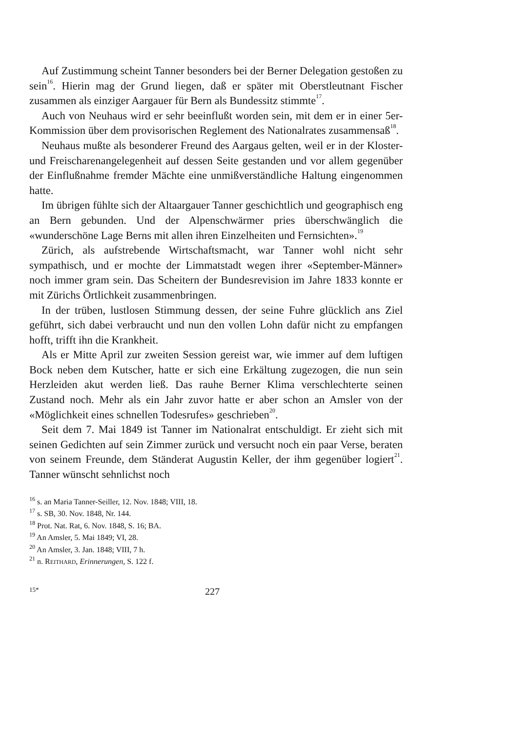Auf Zustimmung scheint Tanner besonders bei der Berner Delegation gestoßen zu sein<sup>16</sup>. Hierin mag der Grund liegen, daß er später mit Oberstleutnant Fischer zusammen als einziger Aargauer für Bern als Bundessitz stimmte<sup>17</sup>.
Auch von Neuhaus wird er sehr beeinflußt worden sein, mit dem er in einer 5er-Kommission über dem provisorischen Reglement des Nationalrates zusammensaß<sup>18</sup>.
Neuhaus mußte als besonderer Freund des Aargaus gelten, weil er in der Kloster- und Freischarenangelegenheit auf dessen Seite gestanden und vor allem gegenüber der Einflußnahme fremder Mächte eine unmißverständliche Haltung eingenommen hatte.
Im übrigen fühlte sich der Altaargauer Tanner geschichtlich und geographisch eng an Bern gebunden. Und der Alpenschwärmer pries überschwänglich die «wunderschöne Lage Berns mit allen ihren Einzelheiten und Fernsichten».<sup>19</sup>
Zürich, als aufstrebende Wirtschaftsmacht, war Tanner wohl nicht sehr sympathisch, und er mochte der Limmatstadt wegen ihrer «September-Männer» noch immer gram sein. Das Scheitern der Bundesrevision im Jahre 1833 konnte er mit Zürichs Örtlichkeit zusammenbringen.
In der trüben, lustlosen Stimmung dessen, der seine Fuhre glücklich ans Ziel geführt, sich dabei verbraucht und nun den vollen Lohn dafür nicht zu empfangen hofft, trifft ihn die Krankheit.
Als er Mitte April zur zweiten Session gereist war, wie immer auf dem luftigen Bock neben dem Kutscher, hatte er sich eine Erkältung zugezogen, die nun sein Herzleiden akut werden ließ. Das rauhe Berner Klima verschlechterte seinen Zustand noch. Mehr als ein Jahr zuvor hatte er aber schon an Amsler von der «Möglichkeit eines schnellen Todesrufes» geschrieben<sup>20</sup>.
Seit dem 7. Mai 1849 ist Tanner im Nationalrat entschuldigt. Er zieht sich mit seinen Gedichten auf sein Zimmer zurück und versucht noch ein paar Verse, beraten von seinem Freunde, dem Ständerat Augustin Keller, der ihm gegenüber logiert<sup>21</sup>. Tanner wünscht sehnlichst noch
<sup>16</sup> s. an Maria Tanner-Seiller, 12. Nov. 1848; VIII, 18.
<sup>17</sup> s. SB, 30. Nov. 1848, Nr. 144.
<sup>18</sup> Prot. Nat. Rat, 6. Nov. 1848, S. 16; BA.
<sup>19</sup> An Amsler, 5. Mai 1849; VI, 28.
<sup>20</sup> An Amsler, 3. Jan. 1848; VIII, 7 h.
<sup>21</sup> n. REITHARD, Erinnerungen, S. 122 f.
15* 227